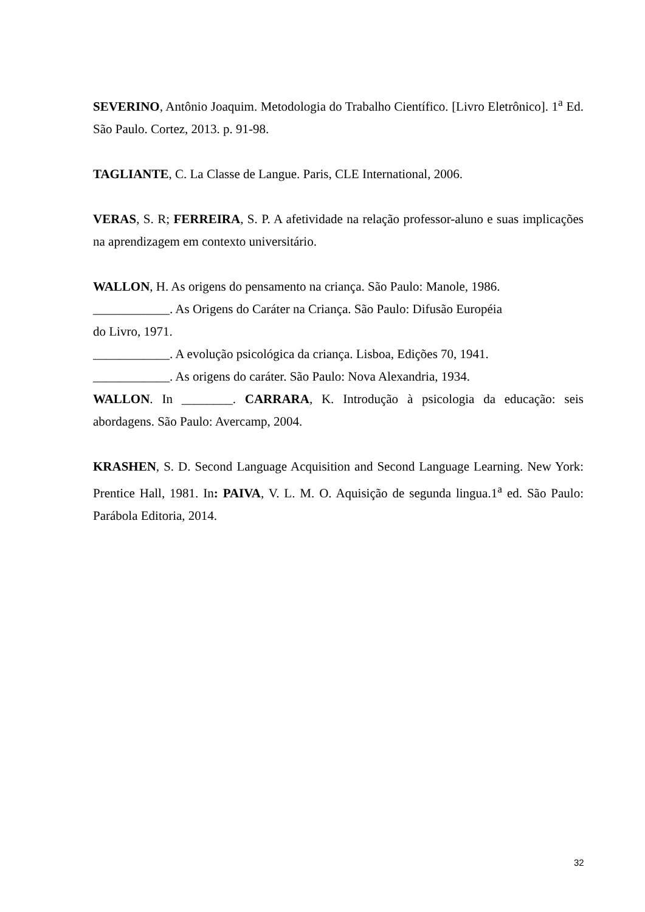SEVERINO, Antônio Joaquim. Metodologia do Trabalho Científico. [Livro Eletrônico]. 1<sup>a</sup> Ed. São Paulo. Cortez, 2013. p. 91-98.
TAGLIANTE, C. La Classe de Langue. Paris, CLE International, 2006.
VERAS, S. R; FERREIRA, S. P. A afetividade na relação professor-aluno e suas implicações na aprendizagem em contexto universitário.
WALLON, H. As origens do pensamento na criança. São Paulo: Manole, 1986.
____________. As Origens do Caráter na Criança. São Paulo: Difusão Européia
do Livro, 1971.
____________. A evolução psicológica da criança. Lisboa, Edições 70, 1941.
____________. As origens do caráter. São Paulo: Nova Alexandria, 1934.
WALLON. In ________. CARRARA, K. Introdução à psicologia da educação: seis abordagens. São Paulo: Avercamp, 2004.
KRASHEN, S. D. Second Language Acquisition and Second Language Learning. New York: Prentice Hall, 1981. In: PAIVA, V. L. M. O. Aquisição de segunda lingua.1<sup>a</sup> ed. São Paulo: Parábola Editoria, 2014.
32